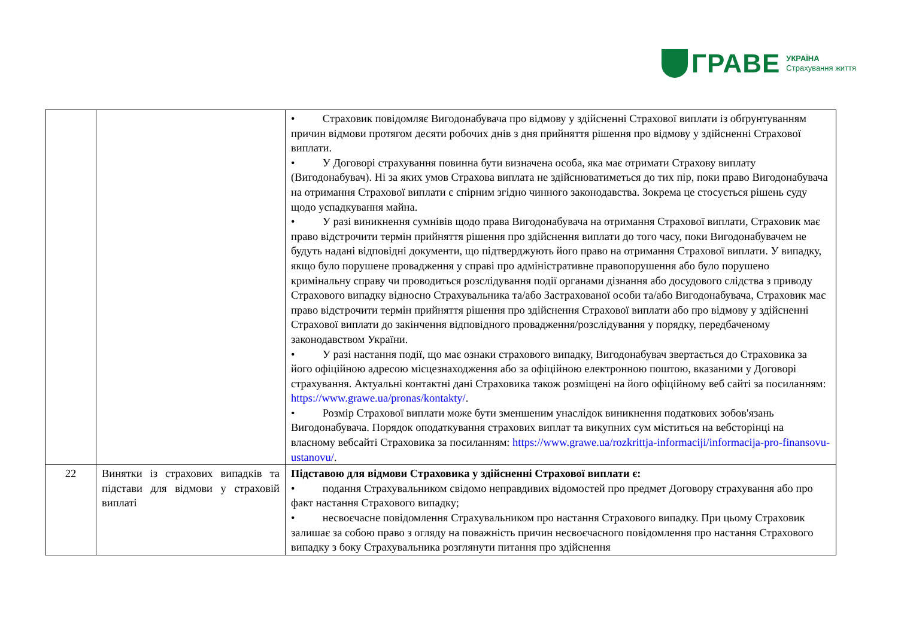ГРАВЕ УКРАЇНА
Страхування життя
| | | • Страховик повідомляє Вигодонабувача про відмову у здійсненні Страхової виплати із обґрунтуванням причин відмови протягом десяти робочих днів з дня прийняття рішення про відмову у здійсненні Страхової виплати. • У Договорі страхування повинна бути визначена особа, яка має отримати Страхову виплату (Вигодонабувач). Ні за яких умов Страхова виплата не здійснюватиметься до тих пір, поки право Вигодонабувача на отримання Страхової виплати є спірним згідно чинного законодавства. Зокрема це стосується рішень суду щодо успадкування майна. • У разі виникнення сумнівів щодо права Вигодонабувача на отримання Страхової виплати, Страховик має право відстрочити термін прийняття рішення про здійснення виплати до того часу, поки Вигодонабувачем не будуть надані відповідні документи, що підтверджують його право на отримання Страхової виплати. У випадку, якщо було порушене провадження у справі про адміністративне правопорушення або було порушено кримінальну справу чи проводиться розслідування події органами дізнання або досудового слідства з приводу Страхового випадку відносно Страхувальника та/або Застрахованої особи та/або Вигодонабувача, Страховик має право відстрочити термін прийняття рішення про здійснення Страхової виплати або про відмову у здійсненні Страхової виплати до закінчення відповідного провадження/розслідування у порядку, передбаченому законодавством України. • У разі настання події, що має ознаки страхового випадку, Вигодонабувач звертається до Страховика за його офіційною адресою місцезнаходження або за офіційною електронною поштою, вказаними у Договорі страхування. Актуальні контактні дані Страховика також розміщені на його офіційному веб сайті за посиланням: https://www.grawe.ua/pronas/kontakty/ . • Розмір Страхової виплати може бути зменшеним унаслідок виникнення податкових зобов'язань Вигодонабувача. Порядок оподаткування страхових виплат та викупних сум міститься на вебсторінці на власному вебсайті Страховика за посиланням: https://www.grawe.ua/rozkrittja-informaciji/informacija-pro-finansovu-ustanovu/ . |
| 22 | Винятки із страхових випадків та підстави для відмови у страховій виплаті | Підставою для відмови Страховика у здійсненні Страхової виплати є: • подання Страхувальником свідомо неправдивих відомостей про предмет Договору страхування або про факт настання Страхового випадку; • несвоєчасне повідомлення Страхувальником про настання Страхового випадку. При цьому Страховик залишає за собою право з огляду на поважність причин несвоєчасного повідомлення про настання Страхового випадку з боку Страхувальника розглянути питання про здійснення |